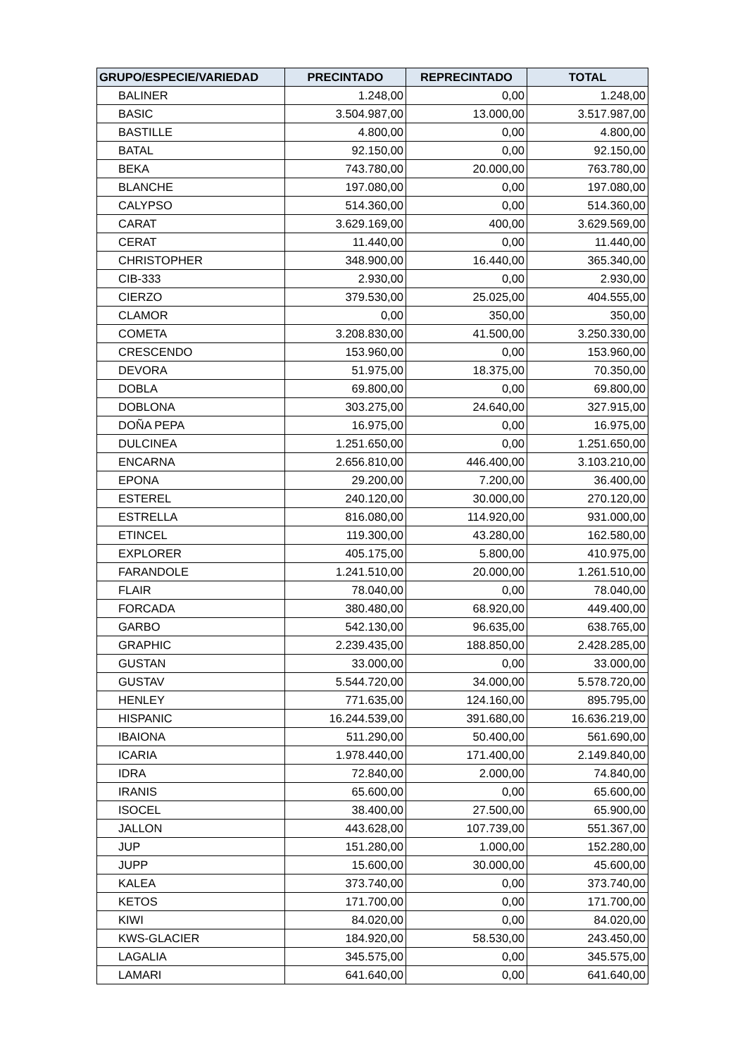| GRUPO/ESPECIE/VARIEDAD | PRECINTADO | REPRECINTADO | TOTAL |
| --- | --- | --- | --- |
| BALINER | 1.248,00 | 0,00 | 1.248,00 |
| BASIC | 3.504.987,00 | 13.000,00 | 3.517.987,00 |
| BASTILLE | 4.800,00 | 0,00 | 4.800,00 |
| BATAL | 92.150,00 | 0,00 | 92.150,00 |
| BEKA | 743.780,00 | 20.000,00 | 763.780,00 |
| BLANCHE | 197.080,00 | 0,00 | 197.080,00 |
| CALYPSO | 514.360,00 | 0,00 | 514.360,00 |
| CARAT | 3.629.169,00 | 400,00 | 3.629.569,00 |
| CERAT | 11.440,00 | 0,00 | 11.440,00 |
| CHRISTOPHER | 348.900,00 | 16.440,00 | 365.340,00 |
| CIB-333 | 2.930,00 | 0,00 | 2.930,00 |
| CIERZO | 379.530,00 | 25.025,00 | 404.555,00 |
| CLAMOR | 0,00 | 350,00 | 350,00 |
| COMETA | 3.208.830,00 | 41.500,00 | 3.250.330,00 |
| CRESCENDO | 153.960,00 | 0,00 | 153.960,00 |
| DEVORA | 51.975,00 | 18.375,00 | 70.350,00 |
| DOBLA | 69.800,00 | 0,00 | 69.800,00 |
| DOBLONA | 303.275,00 | 24.640,00 | 327.915,00 |
| DOÑA PEPA | 16.975,00 | 0,00 | 16.975,00 |
| DULCINEA | 1.251.650,00 | 0,00 | 1.251.650,00 |
| ENCARNA | 2.656.810,00 | 446.400,00 | 3.103.210,00 |
| EPONA | 29.200,00 | 7.200,00 | 36.400,00 |
| ESTEREL | 240.120,00 | 30.000,00 | 270.120,00 |
| ESTRELLA | 816.080,00 | 114.920,00 | 931.000,00 |
| ETINCEL | 119.300,00 | 43.280,00 | 162.580,00 |
| EXPLORER | 405.175,00 | 5.800,00 | 410.975,00 |
| FARANDOLE | 1.241.510,00 | 20.000,00 | 1.261.510,00 |
| FLAIR | 78.040,00 | 0,00 | 78.040,00 |
| FORCADA | 380.480,00 | 68.920,00 | 449.400,00 |
| GARBO | 542.130,00 | 96.635,00 | 638.765,00 |
| GRAPHIC | 2.239.435,00 | 188.850,00 | 2.428.285,00 |
| GUSTAN | 33.000,00 | 0,00 | 33.000,00 |
| GUSTAV | 5.544.720,00 | 34.000,00 | 5.578.720,00 |
| HENLEY | 771.635,00 | 124.160,00 | 895.795,00 |
| HISPANIC | 16.244.539,00 | 391.680,00 | 16.636.219,00 |
| IBAIONA | 511.290,00 | 50.400,00 | 561.690,00 |
| ICARIA | 1.978.440,00 | 171.400,00 | 2.149.840,00 |
| IDRA | 72.840,00 | 2.000,00 | 74.840,00 |
| IRANIS | 65.600,00 | 0,00 | 65.600,00 |
| ISOCEL | 38.400,00 | 27.500,00 | 65.900,00 |
| JALLON | 443.628,00 | 107.739,00 | 551.367,00 |
| JUP | 151.280,00 | 1.000,00 | 152.280,00 |
| JUPP | 15.600,00 | 30.000,00 | 45.600,00 |
| KALEA | 373.740,00 | 0,00 | 373.740,00 |
| KETOS | 171.700,00 | 0,00 | 171.700,00 |
| KIWI | 84.020,00 | 0,00 | 84.020,00 |
| KWS-GLACIER | 184.920,00 | 58.530,00 | 243.450,00 |
| LAGALIA | 345.575,00 | 0,00 | 345.575,00 |
| LAMARI | 641.640,00 | 0,00 | 641.640,00 |